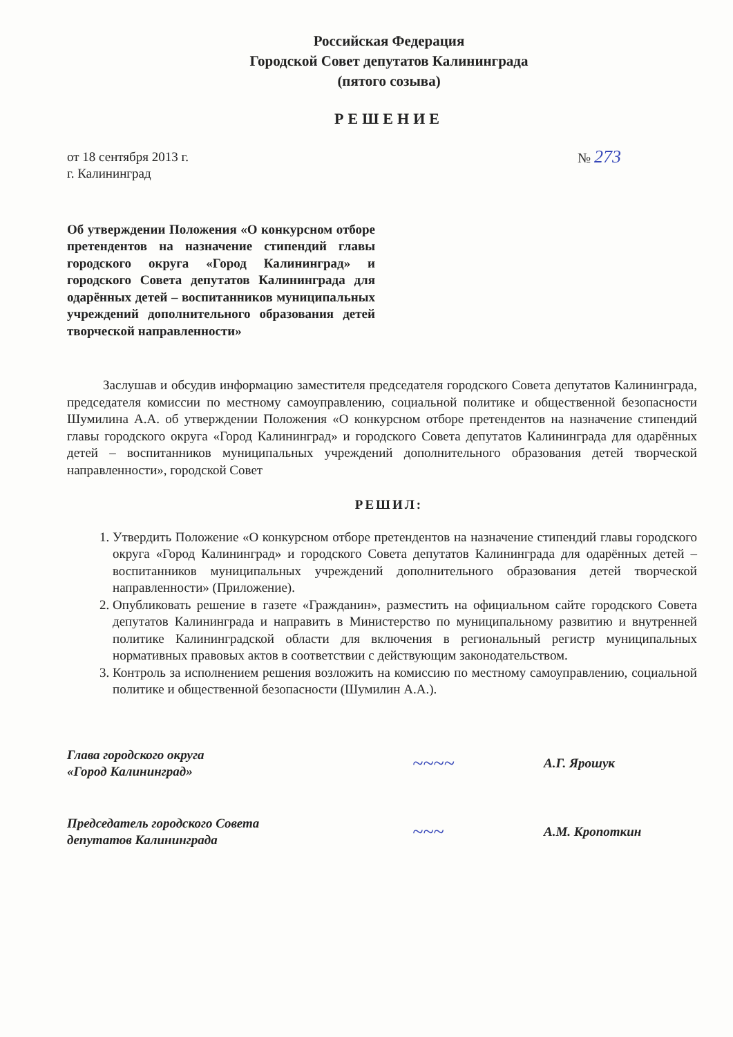Российская Федерация
Городской Совет депутатов Калининграда
(пятого созыва)
РЕШЕНИЕ
от 18 сентября 2013 г.
г. Калининград
№ 273
Об утверждении Положения «О конкурсном отборе претендентов на назначение стипендий главы городского округа «Город Калининград» и городского Совета депутатов Калининграда для одарённых детей – воспитанников муниципальных учреждений дополнительного образования детей творческой направленности»
Заслушав и обсудив информацию заместителя председателя городского Совета депутатов Калининграда, председателя комиссии по местному самоуправлению, социальной политике и общественной безопасности Шумилина А.А. об утверждении Положения «О конкурсном отборе претендентов на назначение стипендий главы городского округа «Город Калининград» и городского Совета депутатов Калининграда для одарённых детей – воспитанников муниципальных учреждений дополнительного образования детей творческой направленности», городской Совет
РЕШИЛ:
1. Утвердить Положение «О конкурсном отборе претендентов на назначение стипендий главы городского округа «Город Калининград» и городского Совета депутатов Калининграда для одарённых детей – воспитанников муниципальных учреждений дополнительного образования детей творческой направленности» (Приложение).
2. Опубликовать решение в газете «Гражданин», разместить на официальном сайте городского Совета депутатов Калининграда и направить в Министерство по муниципальному развитию и внутренней политике Калининградской области для включения в региональный регистр муниципальных нормативных правовых актов в соответствии с действующим законодательством.
3. Контроль за исполнением решения возложить на комиссию по местному самоуправлению, социальной политике и общественной безопасности (Шумилин А.А.).
Глава городского округа
«Город Калининград»
~~~~
А.Г. Ярошук
Председатель городского Совета
депутатов Калининграда
~~~
А.М. Кропоткин